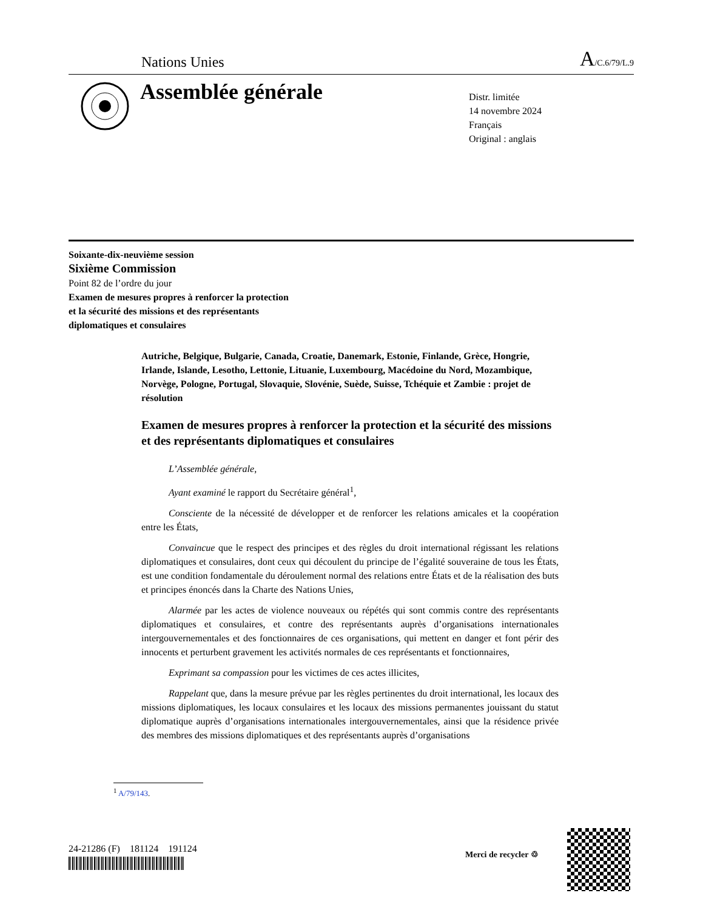Nations Unies
A/C.6/79/L.9
Assemblée générale
Distr. limitée
14 novembre 2024
Français
Original : anglais
Soixante-dix-neuvième session
Sixième Commission
Point 82 de l’ordre du jour
Examen de mesures propres à renforcer la protection
et la sécurité des missions et des représentants
diplomatiques et consulaires
Autriche, Belgique, Bulgarie, Canada, Croatie, Danemark, Estonie, Finlande, Grèce, Hongrie, Irlande, Islande, Lesotho, Lettonie, Lituanie, Luxembourg, Macédoine du Nord, Mozambique, Norvège, Pologne, Portugal, Slovaquie, Slovénie, Suède, Suisse, Tchéquie et Zambie : projet de résolution
Examen de mesures propres à renforcer la protection et la sécurité des missions et des représentants diplomatiques et consulaires
L’Assemblée générale,
Ayant examiné le rapport du Secrétaire général<sup>1</sup>,
Consciente de la nécessité de développer et de renforcer les relations amicales et la coopération entre les États,
Convaincue que le respect des principes et des règles du droit international régissant les relations diplomatiques et consulaires, dont ceux qui découlent du principe de l’égalité souveraine de tous les États, est une condition fondamentale du déroulement normal des relations entre États et de la réalisation des buts et principes énoncés dans la Charte des Nations Unies,
Alarmée par les actes de violence nouveaux ou répétés qui sont commis contre des représentants diplomatiques et consulaires, et contre des représentants auprès d’organisations internationales intergouvernementales et des fonctionnaires de ces organisations, qui mettent en danger et font périr des innocents et perturbent gravement les activités normales de ces représentants et fonctionnaires,
Exprimant sa compassion pour les victimes de ces actes illicites,
Rappelant que, dans la mesure prévue par les règles pertinentes du droit international, les locaux des missions diplomatiques, les locaux consulaires et les locaux des missions permanentes jouissant du statut diplomatique auprès d’organisations internationales intergouvernementales, ainsi que la résidence privée des membres des missions diplomatiques et des représentants auprès d’organisations
<sup>1</sup> A/79/143.
24-21286 (F) 181124 191124
Merci de recycler ♲